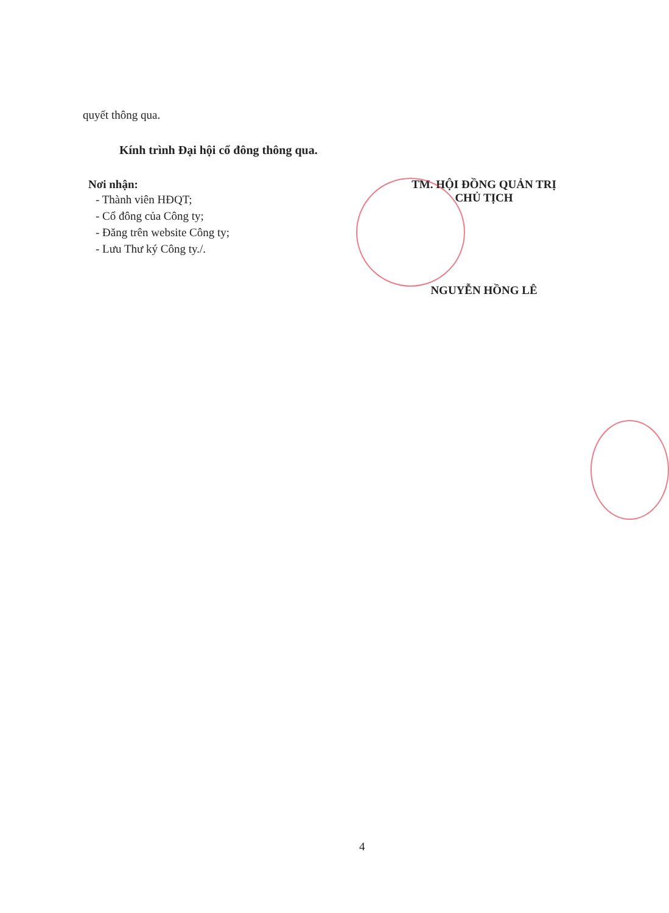quyết thông qua.
Kính trình Đại hội cổ đông thông qua.
Nơi nhận:
- Thành viên HĐQT;
- Cổ đông của Công ty;
- Đăng trên website Công ty;
- Lưu Thư ký Công ty./.
TM. HỘI ĐỒNG QUẢN TRỊ
CHỦ TỊCH
NGUYỄN HỒNG LÊ
4